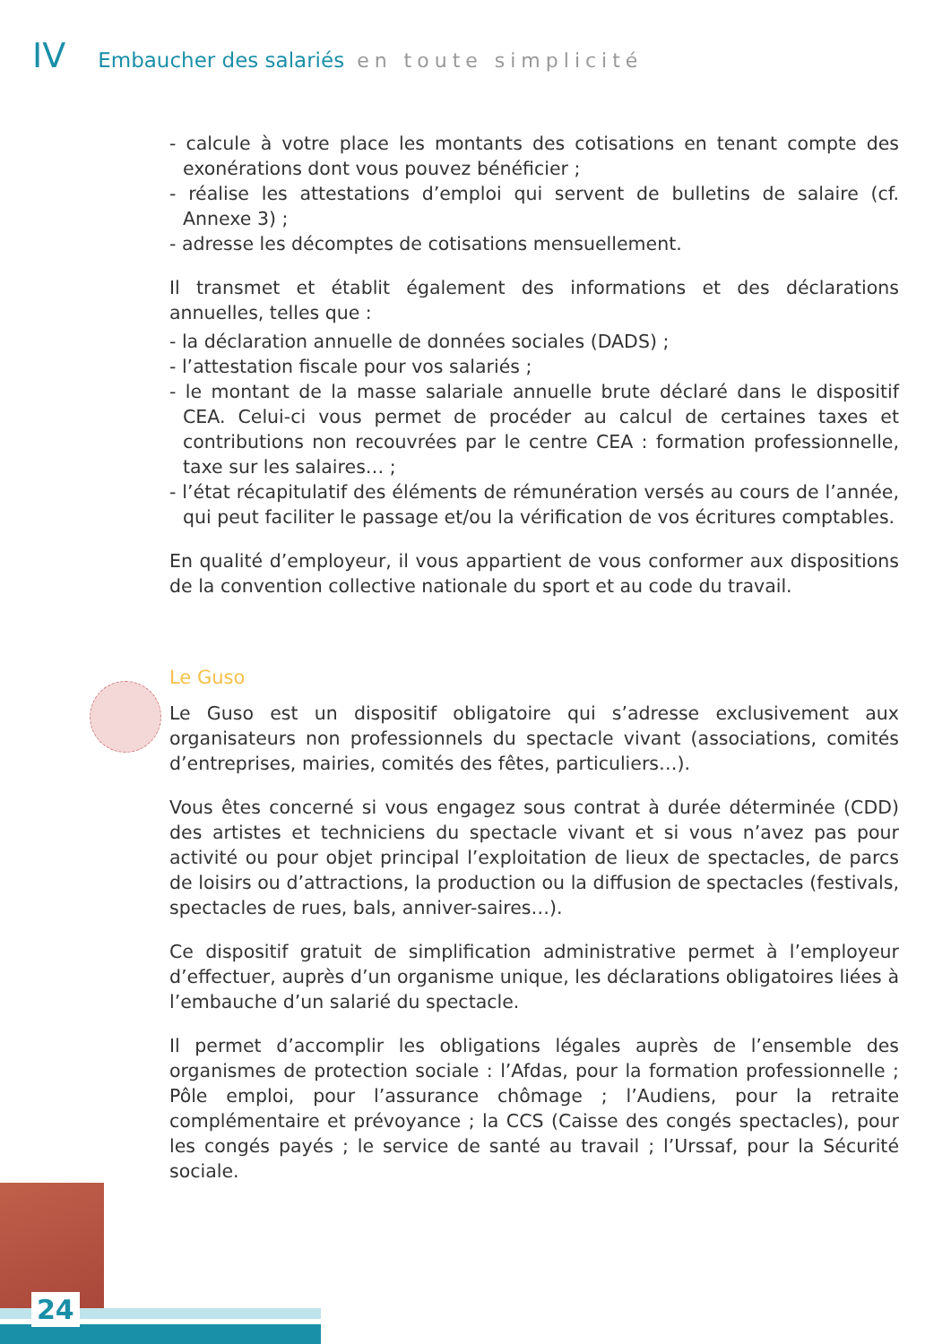IV Embaucher des salariés en toute simplicité
- calcule à votre place les montants des cotisations en tenant compte des exonérations dont vous pouvez bénéficier ;
- réalise les attestations d’emploi qui servent de bulletins de salaire (cf. Annexe 3) ;
- adresse les décomptes de cotisations mensuellement.
Il transmet et établit également des informations et des déclarations annuelles, telles que :
- la déclaration annuelle de données sociales (DADS) ;
- l’attestation fiscale pour vos salariés ;
- le montant de la masse salariale annuelle brute déclaré dans le dispositif CEA. Celui-ci vous permet de procéder au calcul de certaines taxes et contributions non recouvrées par le centre CEA : formation professionnelle, taxe sur les salaires… ;
- l’état récapitulatif des éléments de rémunération versés au cours de l’année, qui peut faciliter le passage et/ou la vérification de vos écritures comptables.
En qualité d’employeur, il vous appartient de vous conformer aux dispositions de la convention collective nationale du sport et au code du travail.
Le Guso
Le Guso est un dispositif obligatoire qui s’adresse exclusivement aux organisateurs non professionnels du spectacle vivant (associations, comités d’entreprises, mairies, comités des fêtes, particuliers…).
Vous êtes concerné si vous engagez sous contrat à durée déterminée (CDD) des artistes et techniciens du spectacle vivant et si vous n’avez pas pour activité ou pour objet principal l’exploitation de lieux de spectacles, de parcs de loisirs ou d’attractions, la production ou la diffusion de spectacles (festivals, spectacles de rues, bals, anniver-saires…).
Ce dispositif gratuit de simplification administrative permet à l’employeur d’effectuer, auprès d’un organisme unique, les déclarations obligatoires liées à l’embauche d’un salarié du spectacle.
Il permet d’accomplir les obligations légales auprès de l’ensemble des organismes de protection sociale : l’Afdas, pour la formation professionnelle ; Pôle emploi, pour l’assurance chômage ; l’Audiens, pour la retraite complémentaire et prévoyance ; la CCS (Caisse des congés spectacles), pour les congés payés ; le service de santé au travail ; l’Urssaf, pour la Sécurité sociale.
24